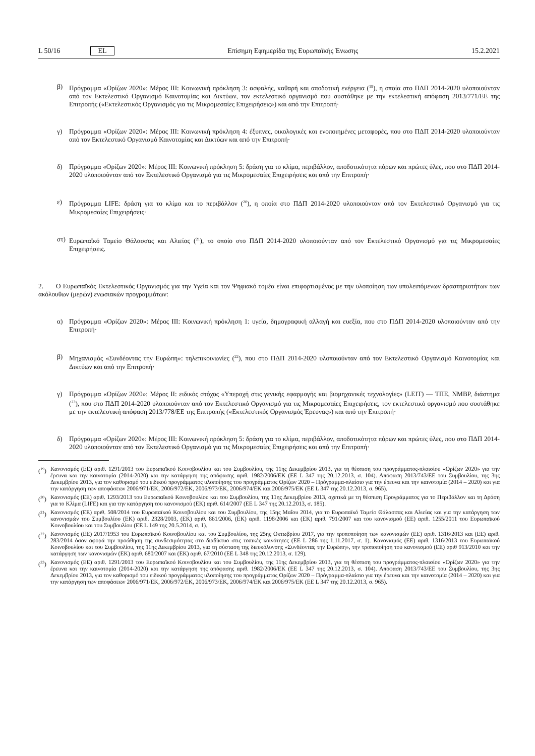L 50/16 EL Επίσημη Εφημερίδα της Ευρωπαϊκής Ένωσης 15.2.2021
β) Πρόγραμμα «Ορίζων 2020»: Μέρος III: Κοινωνική πρόκληση 3: ασφαλής, καθαρή και αποδοτική ενέργεια (<sup>19</sup>), η οποία στο ΠΔΠ 2014-2020 υλοποιούνταν από τον Εκτελεστικό Οργανισμό Καινοτομίας και Δικτύων, τον εκτελεστικό οργανισμό που συστάθηκε με την εκτελεστική απόφαση 2013/771/ΕΕ της Επιτροπής («Εκτελεστικός Οργανισμός για τις Μικρομεσαίες Επιχειρήσεις») και από την Επιτροπή·
γ) Πρόγραμμα «Ορίζων 2020»: Μέρος III: Κοινωνική πρόκληση 4: έξυπνες, οικολογικές και ενοποιημένες μεταφορές, που στο ΠΔΠ 2014-2020 υλοποιούνταν από τον Εκτελεστικό Οργανισμό Καινοτομίας και Δικτύων και από την Επιτροπή·
δ) Πρόγραμμα «Ορίζων 2020»: Μέρος III: Κοινωνική πρόκληση 5: δράση για το κλίμα, περιβάλλον, αποδοτικότητα πόρων και πρώτες ύλες, που στο ΠΔΠ 2014-2020 υλοποιούνταν από τον Εκτελεστικό Οργανισμό για τις Μικρομεσαίες Επιχειρήσεις και από την Επιτροπή·
ε) Πρόγραμμα LIFE: δράση για το κλίμα και το περιβάλλον (<sup>20</sup>), η οποία στο ΠΔΠ 2014-2020 υλοποιούνταν από τον Εκτελεστικό Οργανισμό για τις Μικρομεσαίες Επιχειρήσεις·
στ) Ευρωπαϊκό Ταμείο Θάλασσας και Αλιείας (<sup>21</sup>), το οποίο στο ΠΔΠ 2014-2020 υλοποιούνταν από τον Εκτελεστικό Οργανισμό για τις Μικρομεσαίες Επιχειρήσεις.
2. Ο Ευρωπαϊκός Εκτελεστικός Οργανισμός για την Υγεία και τον Ψηφιακό τομέα είναι επιφορτισμένος με την υλοποίηση των υπολειπόμενων δραστηριοτήτων των ακόλουθων (μερών) ενωσιακών προγραμμάτων:
α) Πρόγραμμα «Ορίζων 2020»: Μέρος III: Κοινωνική πρόκληση 1: υγεία, δημογραφική αλλαγή και ευεξία, που στο ΠΔΠ 2014-2020 υλοποιούνταν από την Επιτροπή·
β) Μηχανισμός «Συνδέοντας την Ευρώπη»: τηλεπικοινωνίες (<sup>22</sup>), που στο ΠΔΠ 2014-2020 υλοποιούνταν από τον Εκτελεστικό Οργανισμό Καινοτομίας και Δικτύων και από την Επιτροπή·
γ) Πρόγραμμα «Ορίζων 2020»: Μέρος II: ειδικός στόχος «Υπεροχή στις γενικής εφαρμογής και βιομηχανικές τεχνολογίες» (LEIT) — ΤΠΕ, NMBP, διάστημα (<sup>23</sup>), που στο ΠΔΠ 2014-2020 υλοποιούνταν από τον Εκτελεστικό Οργανισμό για τις Μικρομεσαίες Επιχειρήσεις, τον εκτελεστικό οργανισμό που συστάθηκε με την εκτελεστική απόφαση 2013/778/ΕΕ της Επιτροπής («Εκτελεστικός Οργανισμός Έρευνας») και από την Επιτροπή·
δ) Πρόγραμμα «Ορίζων 2020»: Μέρος III: Κοινωνική πρόκληση 5: δράση για το κλίμα, περιβάλλον, αποδοτικότητα πόρων και πρώτες ύλες, που στο ΠΔΠ 2014-2020 υλοποιούνταν από τον Εκτελεστικό Οργανισμό για τις Μικρομεσαίες Επιχειρήσεις και από την Επιτροπή·
(<sup>19</sup>)
Κανονισμός (ΕΕ) αριθ. 1291/2013 του Ευρωπαϊκού Κοινοβουλίου και του Συμβουλίου, της 11ης Δεκεμβρίου 2013, για τη θέσπιση του προγράμματος-πλαισίου «Ορίζων 2020» για την έρευνα και την καινοτομία (2014-2020) και την κατάργηση της απόφασης αριθ. 1982/2006/ΕΚ (ΕΕ L 347 της 20.12.2013, σ. 104). Απόφαση 2013/743/ΕΕ του Συμβουλίου, της 3ης Δεκεμβρίου 2013, για τον καθορισμό του ειδικού προγράμματος υλοποίησης του προγράμματος Ορίζων 2020 – Πρόγραμμα-πλαίσιο για την έρευνα και την καινοτομία (2014 – 2020) και για την κατάργηση των αποφάσεων 2006/971/ΕΚ, 2006/972/ΕΚ, 2006/973/ΕΚ, 2006/974/ΕΚ και 2006/975/ΕΚ (ΕΕ L 347 της 20.12.2013, σ. 965).
(<sup>20</sup>)
Κανονισμός (ΕΕ) αριθ. 1293/2013 του Ευρωπαϊκού Κοινοβουλίου και του Συμβουλίου, της 11ης Δεκεμβρίου 2013, σχετικά με τη θέσπιση Προγράμματος για το Περιβάλλον και τη Δράση για το Κλίμα (LIFE) και για την κατάργηση του κανονισμού (ΕΚ) αριθ. 614/2007 (ΕΕ L 347 της 20.12.2013, σ. 185).
(<sup>21</sup>)
Κανονισμός (ΕΕ) αριθ. 508/2014 του Ευρωπαϊκού Κοινοβουλίου και του Συμβουλίου, της 15ης Μαΐου 2014, για το Ευρωπαϊκό Ταμείο Θάλασσας και Αλιείας και για την κατάργηση των κανονισμών του Συμβουλίου (ΕΚ) αριθ. 2328/2003, (ΕΚ) αριθ. 861/2006, (ΕΚ) αριθ. 1198/2006 και (ΕΚ) αριθ. 791/2007 και του κανονισμού (ΕΕ) αριθ. 1255/2011 του Ευρωπαϊκού Κοινοβουλίου και του Συμβουλίου (ΕΕ L 149 της 20.5.2014, σ. 1).
(<sup>22</sup>)
Κανονισμός (ΕΕ) 2017/1953 του Ευρωπαϊκού Κοινοβουλίου και του Συμβουλίου, της 25ης Οκτωβρίου 2017, για την τροποποίηση των κανονισμών (ΕΕ) αριθ. 1316/2013 και (ΕΕ) αριθ. 283/2014 όσον αφορά την προώθηση της συνδεσιμότητας στο διαδίκτυο στις τοπικές κοινότητες (ΕΕ L 286 της 1.11.2017, σ. 1). Κανονισμός (ΕΕ) αριθ. 1316/2013 του Ευρωπαϊκού Κοινοβουλίου και του Συμβουλίου, της 11ης Δεκεμβρίου 2013, για τη σύσταση της διευκόλυνσης «Συνδέοντας την Ευρώπη», την τροποποίηση του κανονισμού (ΕΕ) αριθ 913/2010 και την κατάργηση των κανονισμών (ΕΚ) αριθ. 680/2007 και (ΕΚ) αριθ. 67/2010 (ΕΕ L 348 της 20.12.2013, σ. 129).
(<sup>23</sup>)
Κανονισμός (ΕΕ) αριθ. 1291/2013 του Ευρωπαϊκού Κοινοβουλίου και του Συμβουλίου, της 11ης Δεκεμβρίου 2013, για τη θέσπιση του προγράμματος-πλαισίου «Ορίζων 2020» για την έρευνα και την καινοτομία (2014-2020) και την κατάργηση της απόφασης αριθ. 1982/2006/ΕΚ (ΕΕ L 347 της 20.12.2013, σ. 104). Απόφαση 2013/743/ΕΕ του Συμβουλίου, της 3ης Δεκεμβρίου 2013, για τον καθορισμό του ειδικού προγράμματος υλοποίησης του προγράμματος Ορίζων 2020 – Πρόγραμμα-πλαίσιο για την έρευνα και την καινοτομία (2014 – 2020) και για την κατάργηση των αποφάσεων 2006/971/ΕΚ, 2006/972/ΕΚ, 2006/973/ΕΚ, 2006/974/ΕΚ και 2006/975/ΕΚ (ΕΕ L 347 της 20.12.2013, σ. 965).